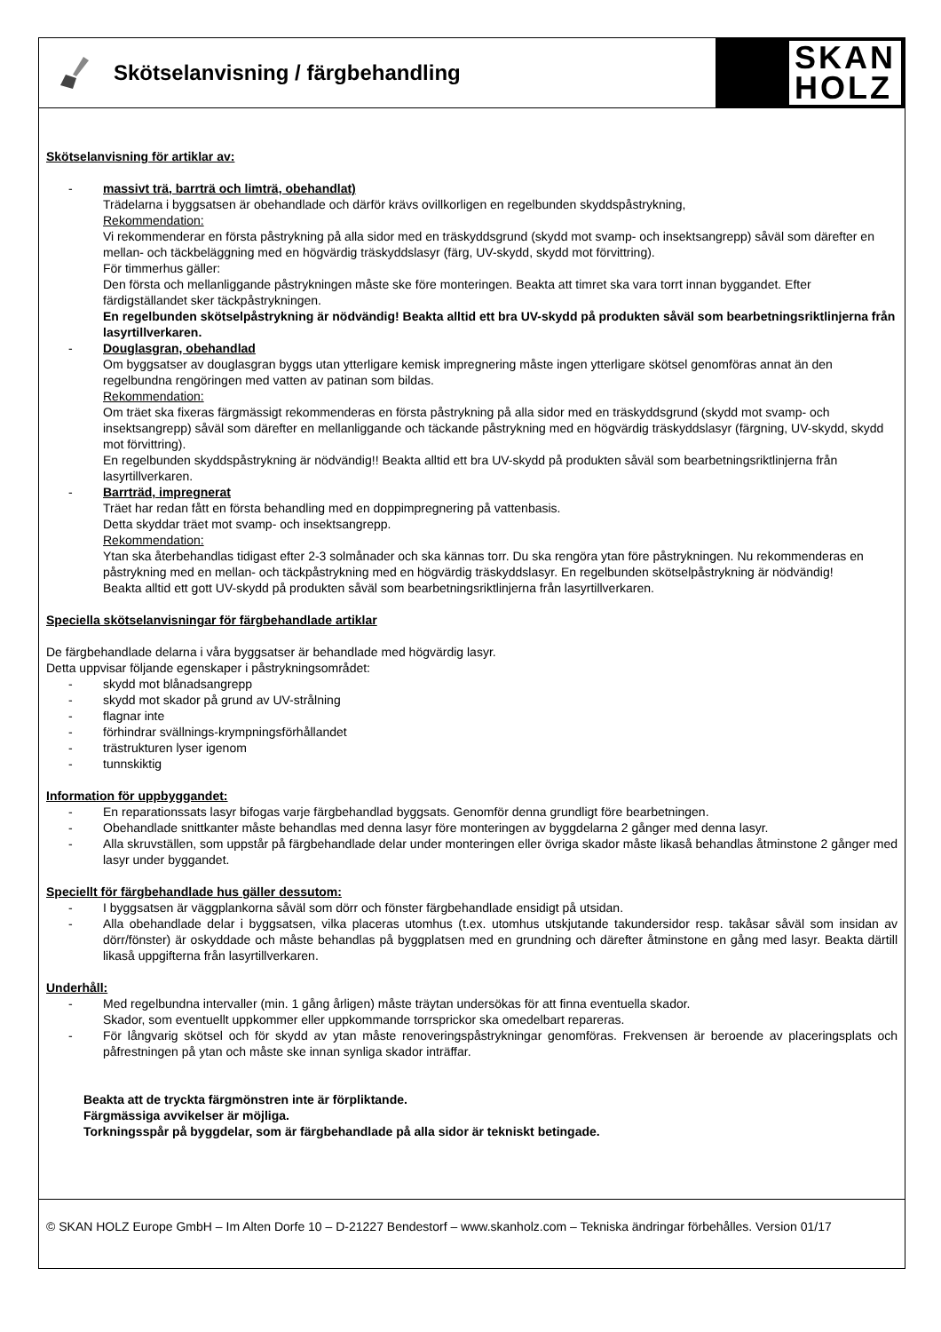Skötselanvisning / färgbehandling
SKAN
HOLZ
Skötselanvisning för artiklar av:
- massivt trä, barrträ och limträ, obehandlat)
Trädelarna i byggsatsen är obehandlade och därför krävs ovillkorligen en regelbunden skyddspåstrykning,
Rekommendation:
Vi rekommenderar en första påstrykning på alla sidor med en träskyddsgrund (skydd mot svamp- och insektsangrepp) såväl som därefter en mellan- och täckbeläggning med en högvärdig träskyddslasyr (färg, UV-skydd, skydd mot förvittring).
För timmerhus gäller:
Den första och mellanliggande påstrykningen måste ske före monteringen. Beakta att timret ska vara torrt innan byggandet. Efter färdigställandet sker täckpåstrykningen.
En regelbunden skötselpåstrykning är nödvändig! Beakta alltid ett bra UV-skydd på produkten såväl som bearbetningsriktlinjerna från lasyrtillverkaren.
- Douglasgran, obehandlad
Om byggsatser av douglasgran byggs utan ytterligare kemisk impregnering måste ingen ytterligare skötsel genomföras annat än den regelbundna rengöringen med vatten av patinan som bildas.
Rekommendation:
Om träet ska fixeras färgmässigt rekommenderas en första påstrykning på alla sidor med en träskyddsgrund (skydd mot svamp- och insektsangrepp) såväl som därefter en mellanliggande och täckande påstrykning med en högvärdig träskyddslasyr (färgning, UV-skydd, skydd mot förvittring).
En regelbunden skyddspåstrykning är nödvändig!! Beakta alltid ett bra UV-skydd på produkten såväl som bearbetningsriktlinjerna från lasyrtillverkaren.
- Barrträd, impregnerat
Träet har redan fått en första behandling med en doppimpregnering på vattenbasis.
Detta skyddar träet mot svamp- och insektsangrepp.
Rekommendation:
Ytan ska återbehandlas tidigast efter 2-3 solmånader och ska kännas torr. Du ska rengöra ytan före påstrykningen. Nu rekommenderas en påstrykning med en mellan- och täckpåstrykning med en högvärdig träskyddslasyr. En regelbunden skötselpåstrykning är nödvändig!
Beakta alltid ett gott UV-skydd på produkten såväl som bearbetningsriktlinjerna från lasyrtillverkaren.
Speciella skötselanvisningar för färgbehandlade artiklar
De färgbehandlade delarna i våra byggsatser är behandlade med högvärdig lasyr.
Detta uppvisar följande egenskaper i påstrykningsområdet:
- skydd mot blånadsangrepp
- skydd mot skador på grund av UV-strålning
- flagnar inte
- förhindrar svällnings-krympningsförhållandet
- trästrukturen lyser igenom
- tunnskiktig
Information för uppbyggandet:
- En reparationssats lasyr bifogas varje färgbehandlad byggsats. Genomför denna grundligt före bearbetningen.
- Obehandlade snittkanter måste behandlas med denna lasyr före monteringen av byggdelarna 2 gånger med denna lasyr.
- Alla skruvställen, som uppstår på färgbehandlade delar under monteringen eller övriga skador måste likaså behandlas åtminstone 2 gånger med lasyr under byggandet.
Speciellt för färgbehandlade hus gäller dessutom:
- I byggsatsen är väggplankorna såväl som dörr och fönster färgbehandlade ensidigt på utsidan.
- Alla obehandlade delar i byggsatsen, vilka placeras utomhus (t.ex. utomhus utskjutande takundersidor resp. takåsar såväl som insidan av dörr/fönster) är oskyddade och måste behandlas på byggplatsen med en grundning och därefter åtminstone en gång med lasyr. Beakta därtill likaså uppgifterna från lasyrtillverkaren.
Underhåll:
- Med regelbundna intervaller (min. 1 gång årligen) måste träytan undersökas för att finna eventuella skador.
Skador, som eventuellt uppkommer eller uppkommande torrsprickor ska omedelbart repareras.
- För långvarig skötsel och för skydd av ytan måste renoveringspåstrykningar genomföras. Frekvensen är beroende av placeringsplats och påfrestningen på ytan och måste ske innan synliga skador inträffar.
Beakta att de tryckta färgmönstren inte är förpliktande.
Färgmässiga avvikelser är möjliga.
Torkningsspår på byggdelar, som är färgbehandlade på alla sidor är tekniskt betingade.
© SKAN HOLZ Europe GmbH – Im Alten Dorfe 10 – D-21227 Bendestorf – www.skanholz.com – Tekniska ändringar förbehålles. Version 01/17